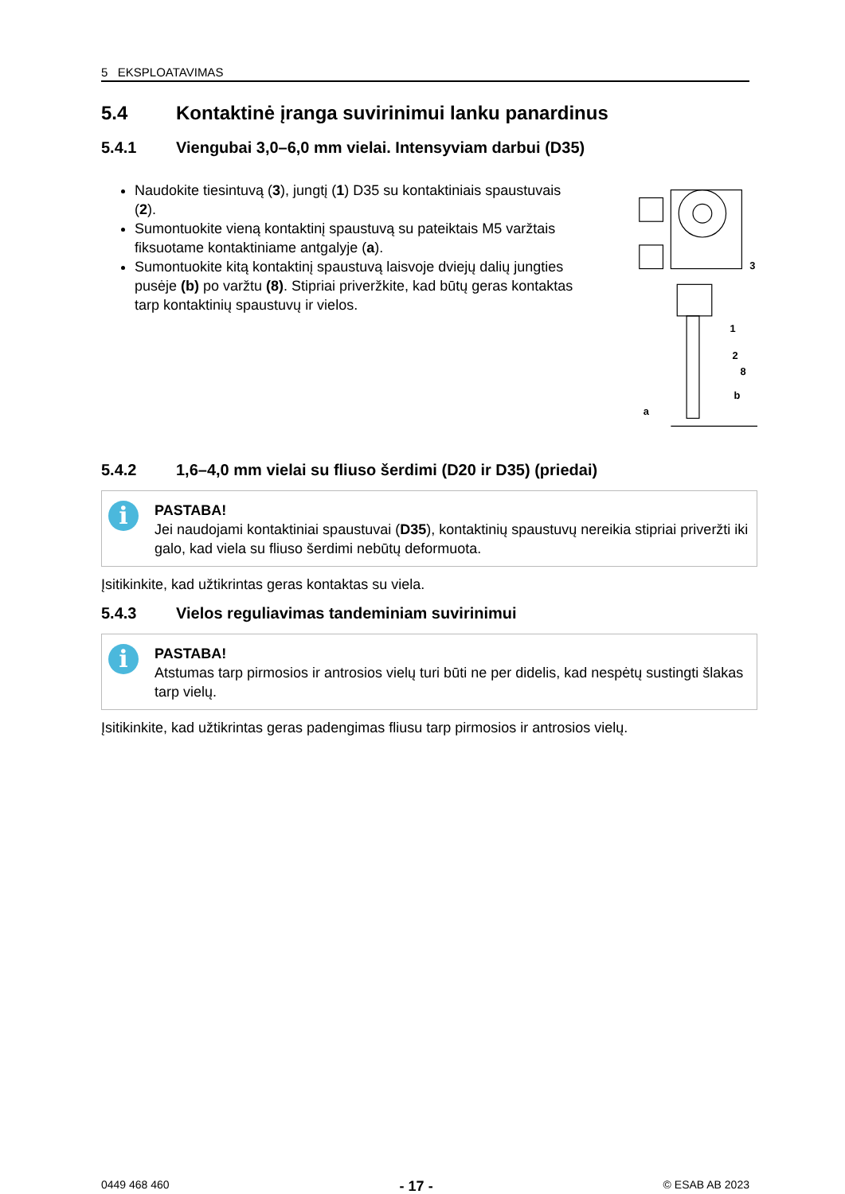5 EKSPLOATAVIMAS
5.4 Kontaktinė įranga suvirinimui lanku panardinus
5.4.1 Viengubai 3,0–6,0 mm vielai. Intensyviam darbui (D35)
Naudokite tiesintuvą (3), jungtį (1) D35 su kontaktiniais spaustuvais (2).
Sumontuokite vieną kontaktinį spaustuvą su pateiktais M5 varžtais fiksuotame kontaktiniame antgalyje (a).
Sumontuokite kitą kontaktinį spaustuvą laisvoje dviejų dalių jungties pusėje (b) po varžtu (8). Stipriai priveržkite, kad būtų geras kontaktas tarp kontaktinių spaustuvų ir vielos.
3
1
2
8
b
a
5.4.2 1,6–4,0 mm vielai su fliuso šerdimi (D20 ir D35) (priedai)
i
PASTABA!
Jei naudojami kontaktiniai spaustuvai (D35), kontaktinių spaustuvų nereikia stipriai priveržti iki galo, kad viela su fliuso šerdimi nebūtų deformuota.
Įsitikinkite, kad užtikrintas geras kontaktas su viela.
5.4.3 Vielos reguliavimas tandeminiam suvirinimui
i
PASTABA!
Atstumas tarp pirmosios ir antrosios vielų turi būti ne per didelis, kad nespėtų sustingti šlakas tarp vielų.
Įsitikinkite, kad užtikrintas geras padengimas fliusu tarp pirmosios ir antrosios vielų.
0449 468 460 - 17 - © ESAB AB 2023